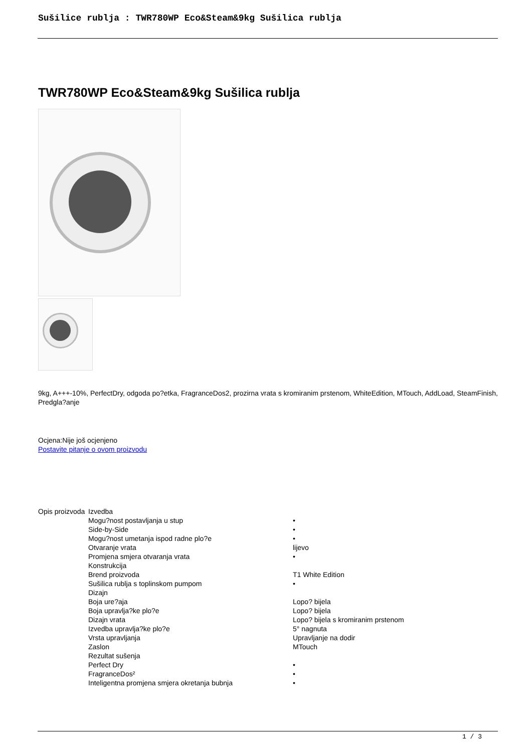Sušilice rublja : TWR780WP Eco&Steam&9kg Sušilica rublja
TWR780WP Eco&Steam&9kg Sušilica rublja
9kg, A+++-10%, PerfectDry, odgoda po?etka, FragranceDos2, prozirna vrata s kromiranim prstenom, WhiteEdition, MTouch, AddLoad, SteamFinish, Predgla?anje
Ocjena:Nije još ocjenjeno
Postavite pitanje o ovom proizvodu
| Opis proizvoda | Izvedba | |
| | Mogu?nost postavljanja u stup | • |
| | Side-by-Side | • |
| | Mogu?nost umetanja ispod radne plo?e | • |
| | Otvaranje vrata | lijevo |
| | Promjena smjera otvaranja vrata | • |
| | Konstrukcija | |
| | Brend proizvoda | T1 White Edition |
| | Sušilica rublja s toplinskom pumpom | • |
| | Dizajn | |
| | Boja ure?aja | Lopo? bijela |
| | Boja upravlja?ke plo?e | Lopo? bijela |
| | Dizajn vrata | Lopo? bijela s kromiranim prstenom |
| | Izvedba upravlja?ke plo?e | 5° nagnuta |
| | Vrsta upravljanja | Upravljanje na dodir |
| | Zaslon | MTouch |
| | Rezultat sušenja | |
| | Perfect Dry | • |
| | FragranceDos² | • |
| | Inteligentna promjena smjera okretanja bubnja | • |
1 / 3